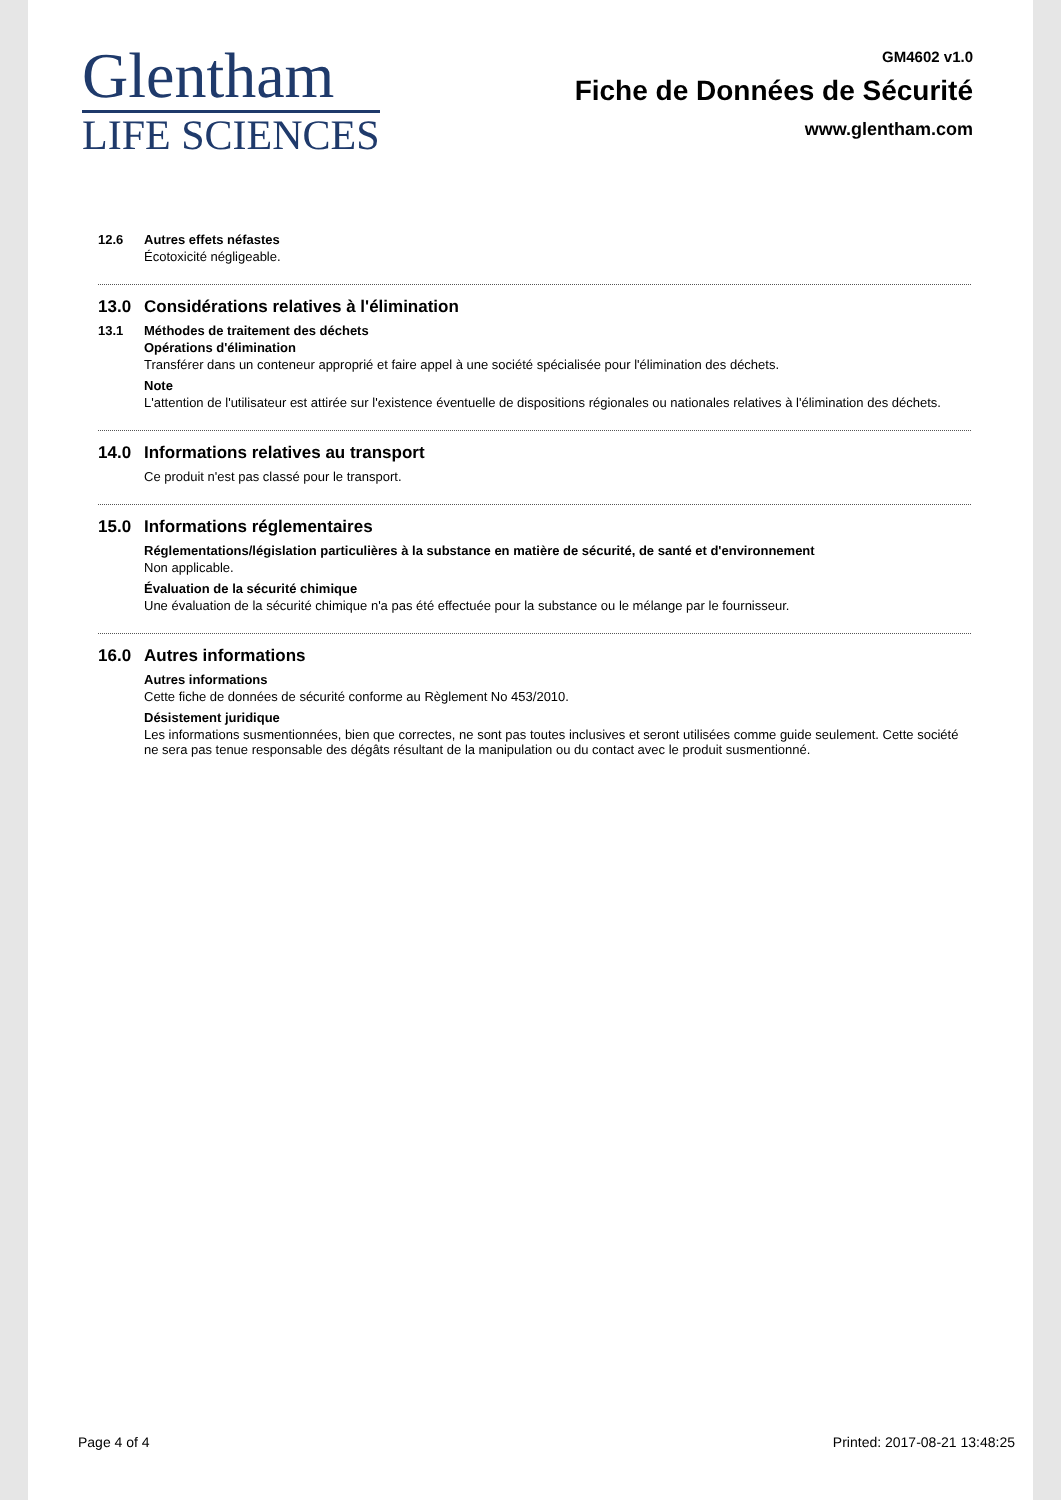Glentham
LIFE SCIENCES
GM4602 v1.0
Fiche de Données de Sécurité
www.glentham.com
12.6 Autres effets néfastes
Écotoxicité négligeable.
13.0 Considérations relatives à l'élimination
13.1 Méthodes de traitement des déchets
Opérations d'élimination
Transférer dans un conteneur approprié et faire appel à une société spécialisée pour l'élimination des déchets.
Note
L'attention de l'utilisateur est attirée sur l'existence éventuelle de dispositions régionales ou nationales relatives à l'élimination des déchets.
14.0 Informations relatives au transport
Ce produit n'est pas classé pour le transport.
15.0 Informations réglementaires
Réglementations/législation particulières à la substance en matière de sécurité, de santé et d'environnement
Non applicable.
Évaluation de la sécurité chimique
Une évaluation de la sécurité chimique n'a pas été effectuée pour la substance ou le mélange par le fournisseur.
16.0 Autres informations
Autres informations
Cette fiche de données de sécurité conforme au Règlement No 453/2010.
Désistement juridique
Les informations susmentionnées, bien que correctes, ne sont pas toutes inclusives et seront utilisées comme guide seulement. Cette société ne sera pas tenue responsable des dégâts résultant de la manipulation ou du contact avec le produit susmentionné.
Page 4 of 4 Printed: 2017-08-21 13:48:25